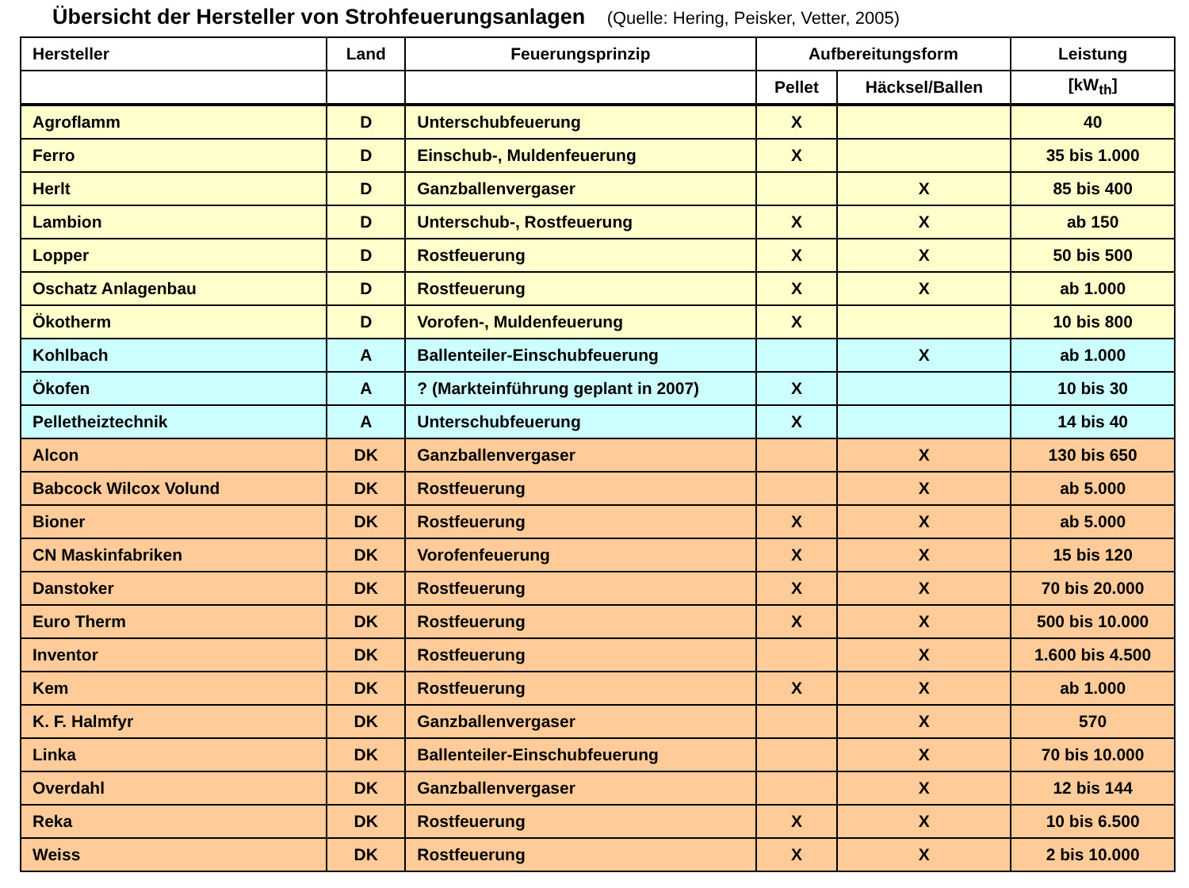Übersicht der Hersteller von Strohfeuerungsanlagen (Quelle: Hering, Peisker, Vetter, 2005)
| Hersteller | Land | Feuerungsprinzip | Aufbereitungsform | | Leistung |
| --- | --- | --- | --- | --- | --- |
| | | | Pellet | Häcksel/Ballen | [kW<sub>th</sub>] |
| Agroflamm | D | Unterschubfeuerung | X | | 40 |
| Ferro | D | Einschub-, Muldenfeuerung | X | | 35 bis 1.000 |
| Herlt | D | Ganzballenvergaser | | X | 85 bis 400 |
| Lambion | D | Unterschub-, Rostfeuerung | X | X | ab 150 |
| Lopper | D | Rostfeuerung | X | X | 50 bis 500 |
| Oschatz Anlagenbau | D | Rostfeuerung | X | X | ab 1.000 |
| Ökotherm | D | Vorofen-, Muldenfeuerung | X | | 10 bis 800 |
| Kohlbach | A | Ballenteiler-Einschubfeuerung | | X | ab 1.000 |
| Ökofen | A | ? (Markteinführung geplant in 2007) | X | | 10 bis 30 |
| Pelletheiztechnik | A | Unterschubfeuerung | X | | 14 bis 40 |
| Alcon | DK | Ganzballenvergaser | | X | 130 bis 650 |
| Babcock Wilcox Volund | DK | Rostfeuerung | | X | ab 5.000 |
| Bioner | DK | Rostfeuerung | X | X | ab 5.000 |
| CN Maskinfabriken | DK | Vorofenfeuerung | X | X | 15 bis 120 |
| Danstoker | DK | Rostfeuerung | X | X | 70 bis 20.000 |
| Euro Therm | DK | Rostfeuerung | X | X | 500 bis 10.000 |
| Inventor | DK | Rostfeuerung | | X | 1.600 bis 4.500 |
| Kem | DK | Rostfeuerung | X | X | ab 1.000 |
| K. F. Halmfyr | DK | Ganzballenvergaser | | X | 570 |
| Linka | DK | Ballenteiler-Einschubfeuerung | | X | 70 bis 10.000 |
| Overdahl | DK | Ganzballenvergaser | | X | 12 bis 144 |
| Reka | DK | Rostfeuerung | X | X | 10 bis 6.500 |
| Weiss | DK | Rostfeuerung | X | X | 2 bis 10.000 |